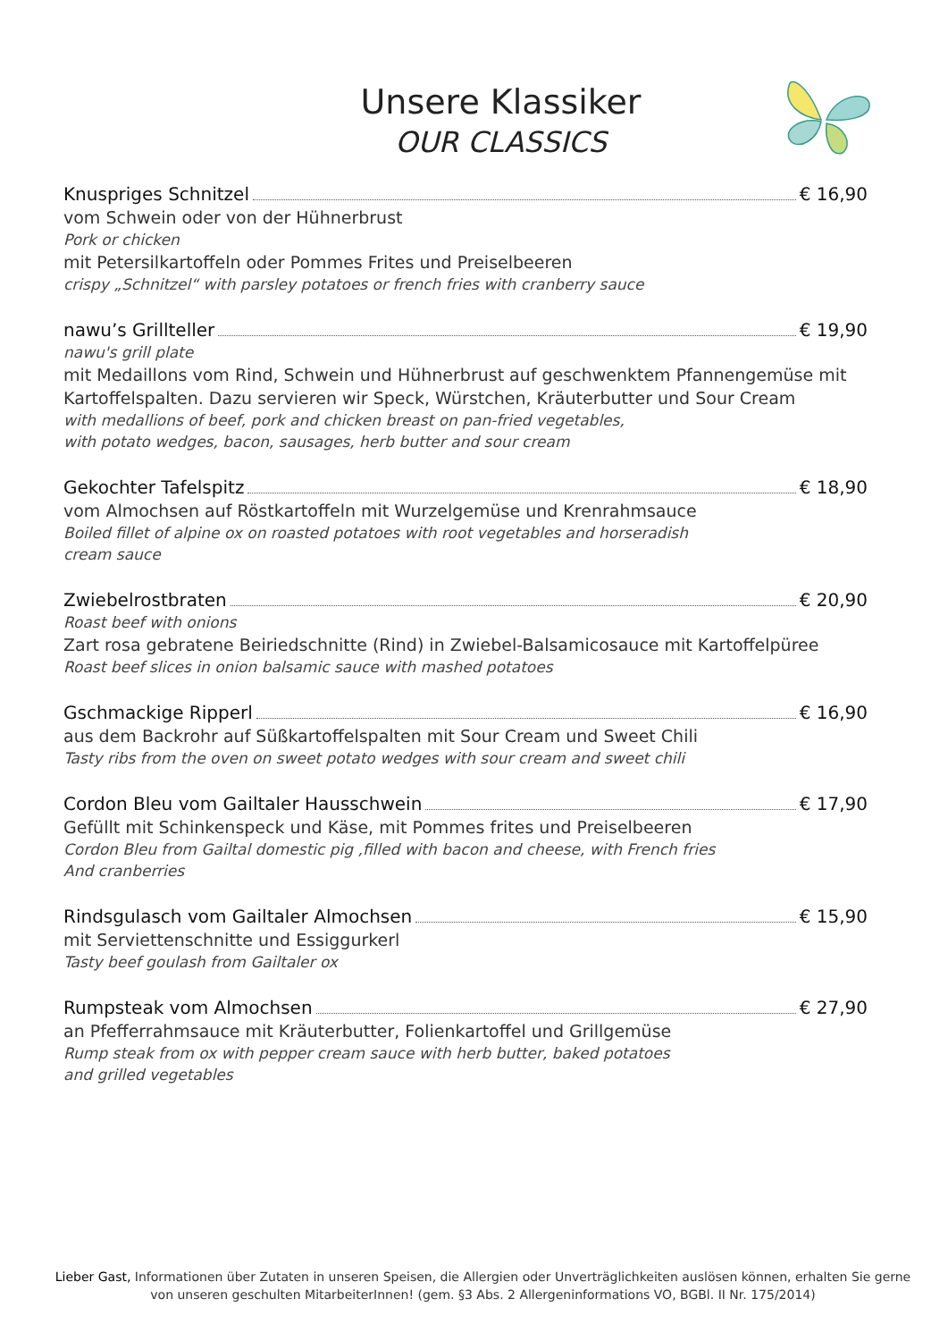Unsere Klassiker
OUR CLASSICS
Knuspriges Schnitzel € 16,90
vom Schwein oder von der Hühnerbrust
Pork or chicken
mit Petersilkartoffeln oder Pommes Frites und Preiselbeeren
crispy „Schnitzel“ with parsley potatoes or french fries with cranberry sauce
nawu’s Grillteller € 19,90
nawu's grill plate
mit Medaillons vom Rind, Schwein und Hühnerbrust auf geschwenktem Pfannengemüse mit Kartoffelspalten. Dazu servieren wir Speck, Würstchen, Kräuterbutter und Sour Cream
with medallions of beef, pork and chicken breast on pan-fried vegetables,
with potato wedges, bacon, sausages, herb butter and sour cream
Gekochter Tafelspitz € 18,90
vom Almochsen auf Röstkartoffeln mit Wurzelgemüse und Krenrahmsauce
Boiled fillet of alpine ox on roasted potatoes with root vegetables and horseradish
cream sauce
Zwiebelrostbraten € 20,90
Roast beef with onions
Zart rosa gebratene Beiriedschnitte (Rind) in Zwiebel-Balsamicosauce mit Kartoffelpüree
Roast beef slices in onion balsamic sauce with mashed potatoes
Gschmackige Ripperl € 16,90
aus dem Backrohr auf Süßkartoffelspalten mit Sour Cream und Sweet Chili
Tasty ribs from the oven on sweet potato wedges with sour cream and sweet chili
Cordon Bleu vom Gailtaler Hausschwein € 17,90
Gefüllt mit Schinkenspeck und Käse, mit Pommes frites und Preiselbeeren
Cordon Bleu from Gailtal domestic pig ,filled with bacon and cheese, with French fries
And cranberries
Rindsgulasch vom Gailtaler Almochsen € 15,90
mit Serviettenschnitte und Essiggurkerl
Tasty beef goulash from Gailtaler ox
Rumpsteak vom Almochsen € 27,90
an Pfefferrahmsauce mit Kräuterbutter, Folienkartoffel und Grillgemüse
Rump steak from ox with pepper cream sauce with herb butter, baked potatoes
and grilled vegetables
Lieber Gast, Informationen über Zutaten in unseren Speisen, die Allergien oder Unverträglichkeiten auslösen können, erhalten Sie gerne von unseren geschulten MitarbeiterInnen! (gem. §3 Abs. 2 Allergeninformations VO, BGBl. II Nr. 175/2014)